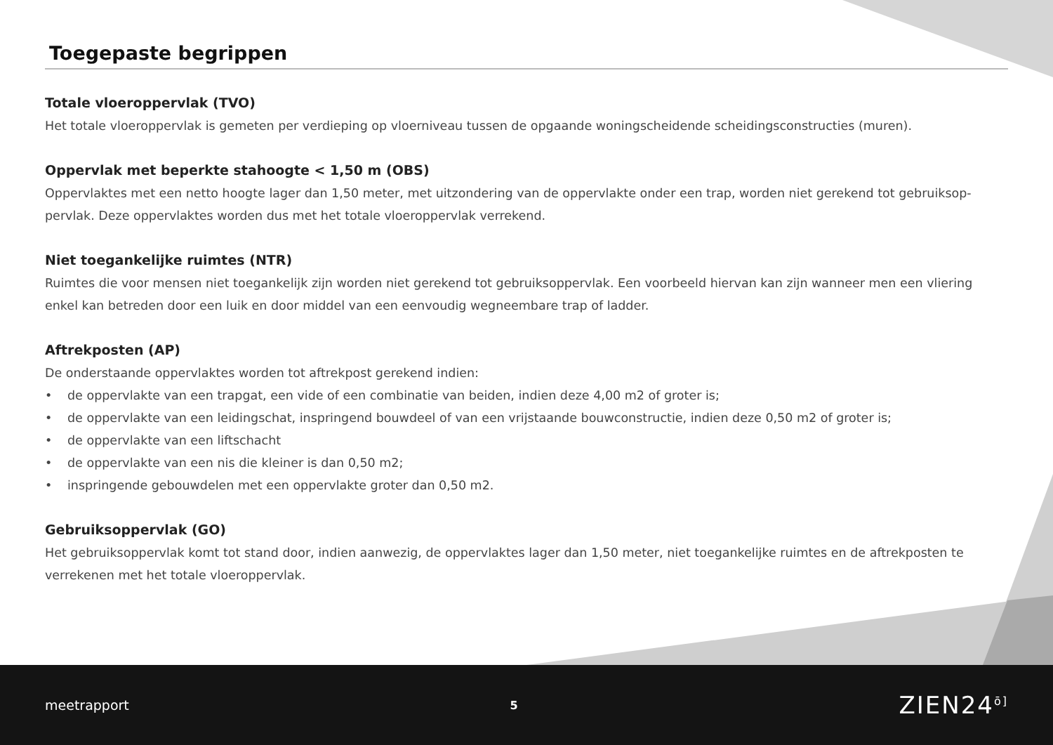Toegepaste begrippen
Totale vloeroppervlak (TVO)
Het totale vloeroppervlak is gemeten per verdieping op vloerniveau tussen de opgaande woningscheidende scheidingsconstructies (muren).
Oppervlak met beperkte stahoogte < 1,50 m (OBS)
Oppervlaktes met een netto hoogte lager dan 1,50 meter, met uitzondering van de oppervlakte onder een trap, worden niet gerekend tot gebruiksop-pervlak. Deze oppervlaktes worden dus met het totale vloeroppervlak verrekend.
Niet toegankelijke ruimtes (NTR)
Ruimtes die voor mensen niet toegankelijk zijn worden niet gerekend tot gebruiksoppervlak. Een voorbeeld hiervan kan zijn wanneer men een vliering enkel kan betreden door een luik en door middel van een eenvoudig wegneembare trap of ladder.
Aftrekposten (AP)
De onderstaande oppervlaktes worden tot aftrekpost gerekend indien:
• de oppervlakte van een trapgat, een vide of een combinatie van beiden, indien deze 4,00 m2 of groter is;
• de oppervlakte van een leidingschat, inspringend bouwdeel of van een vrijstaande bouwconstructie, indien deze 0,50 m2 of groter is;
• de oppervlakte van een liftschacht
• de oppervlakte van een nis die kleiner is dan 0,50 m2;
• inspringende gebouwdelen met een oppervlakte groter dan 0,50 m2.
Gebruiksoppervlak (GO)
Het gebruiksoppervlak komt tot stand door, indien aanwezig, de oppervlaktes lager dan 1,50 meter, niet toegankelijke ruimtes en de aftrekposten te verrekenen met het totale vloeroppervlak.
meetrapport 5 ZIEN24<sup>ō]</sup>